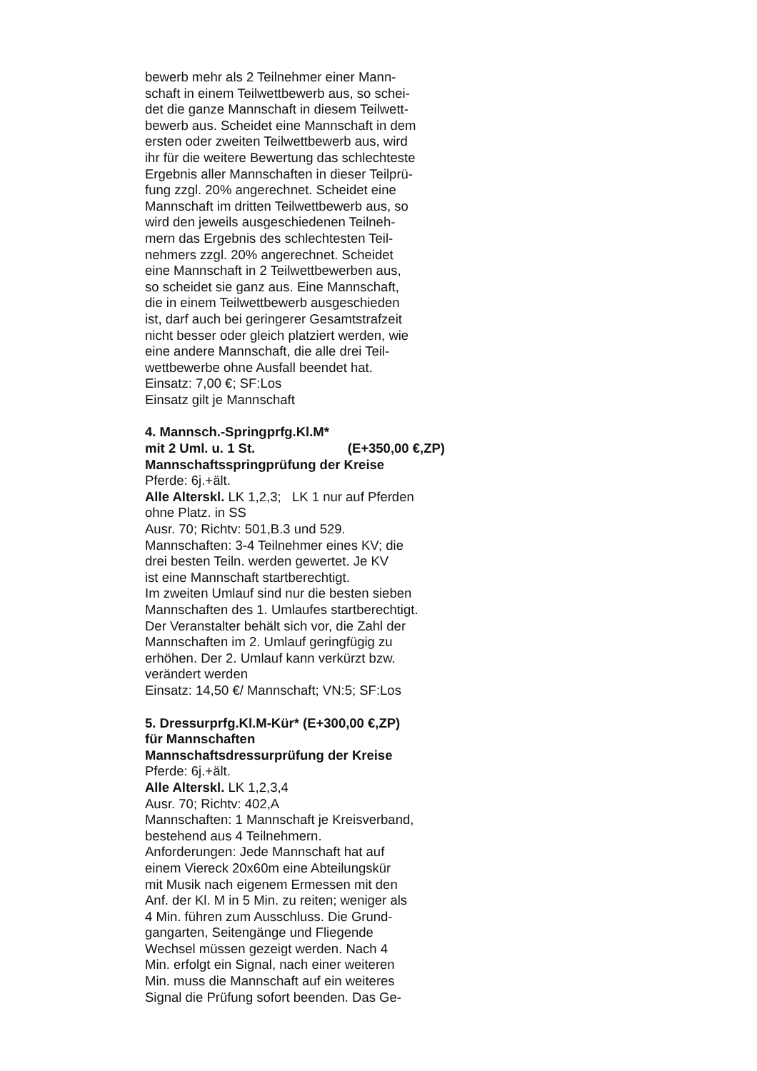bewerb mehr als 2 Teilnehmer einer Mann-
schaft in einem Teilwettbewerb aus, so schei-
det die ganze Mannschaft in diesem Teilwett-
bewerb aus. Scheidet eine Mannschaft in dem
ersten oder zweiten Teilwettbewerb aus, wird
ihr für die weitere Bewertung das schlechteste
Ergebnis aller Mannschaften in dieser Teilprü-
fung zzgl. 20% angerechnet. Scheidet eine
Mannschaft im dritten Teilwettbewerb aus, so
wird den jeweils ausgeschiedenen Teilneh-
mern das Ergebnis des schlechtesten Teil-
nehmers zzgl. 20% angerechnet. Scheidet
eine Mannschaft in 2 Teilwettbewerben aus,
so scheidet sie ganz aus. Eine Mannschaft,
die in einem Teilwettbewerb ausgeschieden
ist, darf auch bei geringerer Gesamtstrafzeit
nicht besser oder gleich platziert werden, wie
eine andere Mannschaft, die alle drei Teil-
wettbewerbe ohne Ausfall beendet hat.
Einsatz: 7,00 €; SF:Los
Einsatz gilt je Mannschaft
4. Mannsch.-Springprfg.Kl.M*
mit 2 Uml. u. 1 St. (E+350,00 €,ZP)
Mannschaftsspringprüfung der Kreise
Pferde: 6j.+ält.
Alle Alterskl. LK 1,2,3; LK 1 nur auf Pferden
ohne Platz. in SS
Ausr. 70; Richtv: 501,B.3 und 529.
Mannschaften: 3-4 Teilnehmer eines KV; die
drei besten Teiln. werden gewertet. Je KV
ist eine Mannschaft startberechtigt.
Im zweiten Umlauf sind nur die besten sieben
Mannschaften des 1. Umlaufes startberechtigt.
Der Veranstalter behält sich vor, die Zahl der
Mannschaften im 2. Umlauf geringfügig zu
erhöhen. Der 2. Umlauf kann verkürzt bzw.
verändert werden
Einsatz: 14,50 €/ Mannschaft; VN:5; SF:Los
5. Dressurprfg.Kl.M-Kür* (E+300,00 €,ZP)
für Mannschaften
Mannschaftsdressurprüfung der Kreise
Pferde: 6j.+ält.
Alle Alterskl. LK 1,2,3,4
Ausr. 70; Richtv: 402,A
Mannschaften: 1 Mannschaft je Kreisverband,
bestehend aus 4 Teilnehmern.
Anforderungen: Jede Mannschaft hat auf
einem Viereck 20x60m eine Abteilungskür
mit Musik nach eigenem Ermessen mit den
Anf. der Kl. M in 5 Min. zu reiten; weniger als
4 Min. führen zum Ausschluss. Die Grund-
gangarten, Seitengänge und Fliegende
Wechsel müssen gezeigt werden. Nach 4
Min. erfolgt ein Signal, nach einer weiteren
Min. muss die Mannschaft auf ein weiteres
Signal die Prüfung sofort beenden. Das Ge-